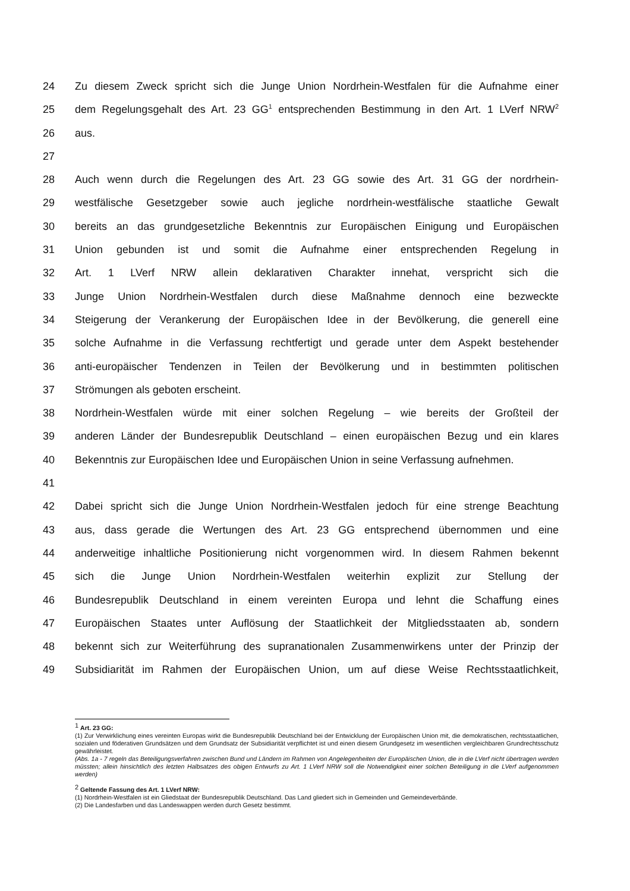24 Zu diesem Zweck spricht sich die Junge Union Nordrhein-Westfalen für die Aufnahme einer
25 dem Regelungsgehalt des Art. 23 GG<sup>1</sup> entsprechenden Bestimmung in den Art. 1 LVerf NRW<sup>2</sup>
26 aus.
27
28 Auch wenn durch die Regelungen des Art. 23 GG sowie des Art. 31 GG der nordrhein-
29 westfälische Gesetzgeber sowie auch jegliche nordrhein-westfälische staatliche Gewalt
30 bereits an das grundgesetzliche Bekenntnis zur Europäischen Einigung und Europäischen
31 Union gebunden ist und somit die Aufnahme einer entsprechenden Regelung in
32 Art. 1 LVerf NRW allein deklarativen Charakter innehat, verspricht sich die
33 Junge Union Nordrhein-Westfalen durch diese Maßnahme dennoch eine bezweckte
34 Steigerung der Verankerung der Europäischen Idee in der Bevölkerung, die generell eine
35 solche Aufnahme in die Verfassung rechtfertigt und gerade unter dem Aspekt bestehender
36 anti-europäischer Tendenzen in Teilen der Bevölkerung und in bestimmten politischen
37 Strömungen als geboten erscheint.
38 Nordrhein-Westfalen würde mit einer solchen Regelung – wie bereits der Großteil der
39 anderen Länder der Bundesrepublik Deutschland – einen europäischen Bezug und ein klares
40 Bekenntnis zur Europäischen Idee und Europäischen Union in seine Verfassung aufnehmen.
41
42 Dabei spricht sich die Junge Union Nordrhein-Westfalen jedoch für eine strenge Beachtung
43 aus, dass gerade die Wertungen des Art. 23 GG entsprechend übernommen und eine
44 anderweitige inhaltliche Positionierung nicht vorgenommen wird. In diesem Rahmen bekennt
45 sich die Junge Union Nordrhein-Westfalen weiterhin explizit zur Stellung der
46 Bundesrepublik Deutschland in einem vereinten Europa und lehnt die Schaffung eines
47 Europäischen Staates unter Auflösung der Staatlichkeit der Mitgliedsstaaten ab, sondern
48 bekennt sich zur Weiterführung des supranationalen Zusammenwirkens unter der Prinzip der
49 Subsidiarität im Rahmen der Europäischen Union, um auf diese Weise Rechtsstaatlichkeit,
<sup>1</sup> Art. 23 GG:
(1) Zur Verwirklichung eines vereinten Europas wirkt die Bundesrepublik Deutschland bei der Entwicklung der Europäischen Union mit, die demokratischen, rechtsstaatlichen, sozialen und föderativen Grundsätzen und dem Grundsatz der Subsidiarität verpflichtet ist und einen diesem Grundgesetz im wesentlichen vergleichbaren Grundrechtsschutz gewährleistet.
(Abs. 1a - 7 regeln das Beteiligungsverfahren zwischen Bund und Ländern im Rahmen von Angelegenheiten der Europäischen Union, die in die LVerf nicht übertragen werden müssten; allein hinsichtlich des letzten Halbsatzes des obigen Entwurfs zu Art. 1 LVerf NRW soll die Notwendigkeit einer solchen Beteiligung in die LVerf aufgenommen werden)
<sup>2</sup> Geltende Fassung des Art. 1 LVerf NRW:
(1) Nordrhein-Westfalen ist ein Gliedstaat der Bundesrepublik Deutschland. Das Land gliedert sich in Gemeinden und Gemeindeverbände.
(2) Die Landesfarben und das Landeswappen werden durch Gesetz bestimmt.